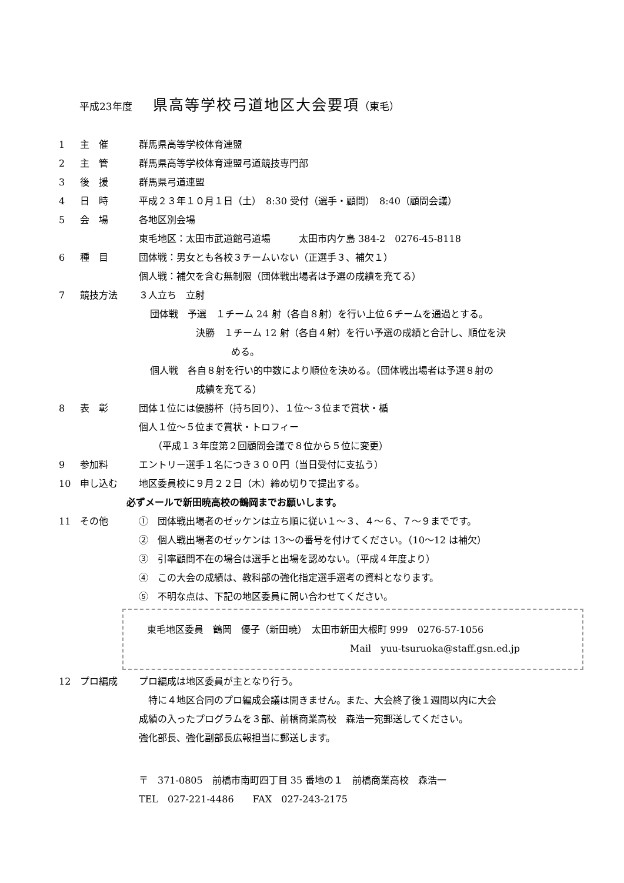平成23年度 県高等学校弓道地区大会要項（東毛）
1 主　催 群馬県高等学校体育連盟
2 主　管 群馬県高等学校体育連盟弓道競技専門部
3 後　援 群馬県弓道連盟
4 日　時 平成２３年１０月１日（土）　8:30 受付（選手・顧問）　8:40（顧問会議）
5 会　場 各地区別会場
東毛地区：太田市武道館弓道場　　　太田市内ケ島 384-2　0276-45-8118
6 種　目 団体戦：男女とも各校３チームいない（正選手３、補欠１）
個人戦：補欠を含む無制限（団体戦出場者は予選の成績を充てる）
7 競技方法 ３人立ち　立射
団体戦　予選　１チーム 24 射（各自８射）を行い上位６チームを通過とする。
決勝　１チーム 12 射（各自４射）を行い予選の成績と合計し、順位を決
める。
個人戦　各自８射を行い的中数により順位を決める。（団体戦出場者は予選８射の
成績を充てる）
8 表　彰 団体１位には優勝杯（持ち回り）、１位～３位まで賞状・楯
個人１位～５位まで賞状・トロフィー
（平成１３年度第２回顧問会議で８位から５位に変更）
9 参加料 エントリー選手１名につき３００円（当日受付に支払う）
10 申し込む 地区委員校に９月２２日（木）締め切りで提出する。
必ずメールで新田暁高校の鶴岡までお願いします。
11 その他 ①　団体戦出場者のゼッケンは立ち順に従い１～３、４～６、７～９までです。
②　個人戦出場者のゼッケンは 13～の番号を付けてください。（10～12 は補欠）
③　引率顧問不在の場合は選手と出場を認めない。（平成４年度より）
④　この大会の成績は、教科部の強化指定選手選考の資料となります。
⑤　不明な点は、下記の地区委員に問い合わせてください。
東毛地区委員　鶴岡　優子（新田暁）　太田市新田大根町 999　0276-57-1056
Mail　yuu-tsuruoka@staff.gsn.ed.jp
12 プロ編成 プロ編成は地区委員が主となり行う。
　特に４地区合同のプロ編成会議は開きません。また、大会終了後１週間以内に大会
成績の入ったプログラムを３部、前橋商業高校　森浩一宛郵送してください。
強化部長、強化副部長広報担当に郵送します。
〒　371-0805　前橋市南町四丁目 35 番地の１　前橋商業高校　森浩一
TEL　027-221-4486　　FAX　027-243-2175